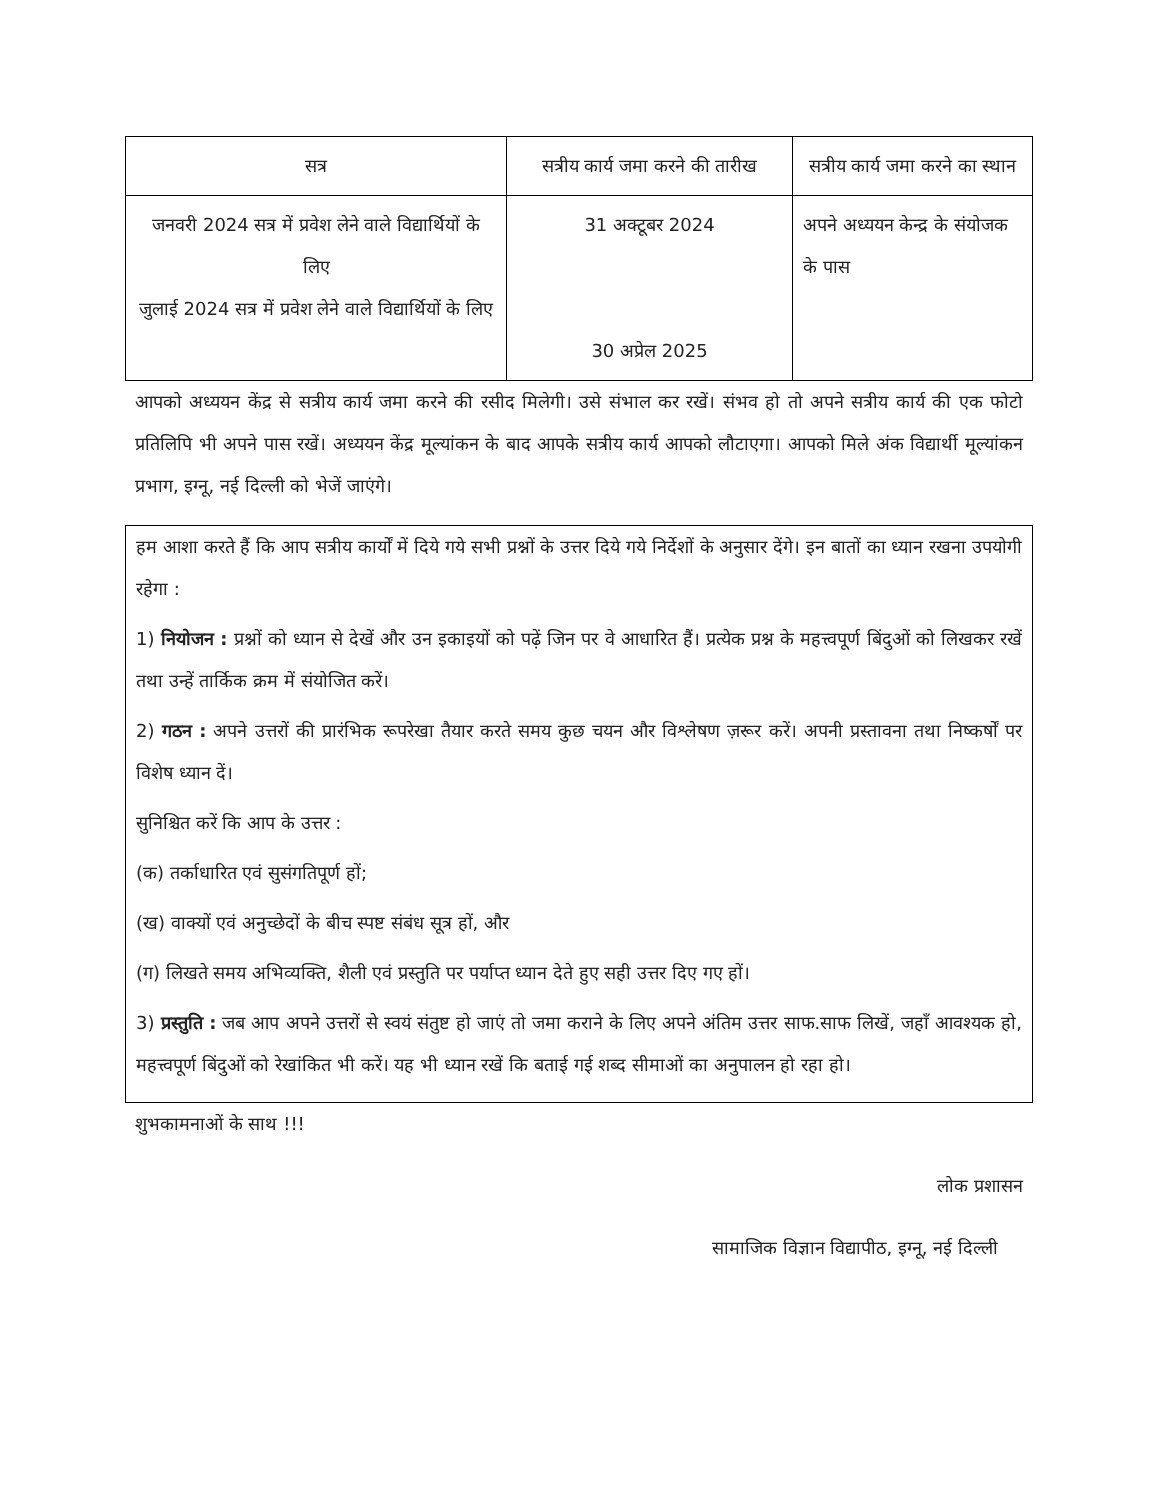| सत्र | सत्रीय कार्य जमा करने की तारीख | सत्रीय कार्य जमा करने का स्थान |
| --- | --- | --- |
| जनवरी 2024 सत्र में प्रवेश लेने वाले विद्यार्थियों के लिए जुलाई 2024 सत्र में प्रवेश लेने वाले विद्यार्थियों के लिए | 31 अक्टूबर 2024 30 अप्रेल 2025 | अपने अध्ययन केन्द्र के संयोजक के पास |
आपको अध्ययन केंद्र से सत्रीय कार्य जमा करने की रसीद मिलेगी। उसे संभाल कर रखें। संभव हो तो अपने सत्रीय कार्य की एक फोटो प्रतिलिपि भी अपने पास रखें। अध्ययन केंद्र मूल्यांकन के बाद आपके सत्रीय कार्य आपको लौटाएगा। आपको मिले अंक विद्यार्थी मूल्यांकन प्रभाग, इग्नू, नई दिल्ली को भेजें जाएंगे।
हम आशा करते हैं कि आप सत्रीय कार्यों में दिये गये सभी प्रश्नों के उत्तर दिये गये निर्देशों के अनुसार देंगे। इन बातों का ध्यान रखना उपयोगी रहेगा :
1) नियोजन : प्रश्नों को ध्यान से देखें और उन इकाइयों को पढ़ें जिन पर वे आधारित हैं। प्रत्येक प्रश्न के महत्त्वपूर्ण बिंदुओं को लिखकर रखें तथा उन्हें तार्किक क्रम में संयोजित करें।
2) गठन : अपने उत्तरों की प्रारंभिक रूपरेखा तैयार करते समय कुछ चयन और विश्लेषण ज़रूर करें। अपनी प्रस्तावना तथा निष्कर्षों पर विशेष ध्यान दें।
सुनिश्चित करें कि आप के उत्तर :
(क) तर्काधारित एवं सुसंगतिपूर्ण हों;
(ख) वाक्यों एवं अनुच्छेदों के बीच स्पष्ट संबंध सूत्र हों, और
(ग) लिखते समय अभिव्यक्ति, शैली एवं प्रस्तुति पर पर्याप्त ध्यान देते हुए सही उत्तर दिए गए हों।
3) प्रस्तुति : जब आप अपने उत्तरों से स्वयं संतुष्ट हो जाएं तो जमा कराने के लिए अपने अंतिम उत्तर साफ.साफ लिखें, जहाँ आवश्यक हो, महत्त्वपूर्ण बिंदुओं को रेखांकित भी करें। यह भी ध्यान रखें कि बताई गई शब्द सीमाओं का अनुपालन हो रहा हो।
शुभकामनाओं के साथ !!!
लोक प्रशासन
सामाजिक विज्ञान विद्यापीठ, इग्नू, नई दिल्ली